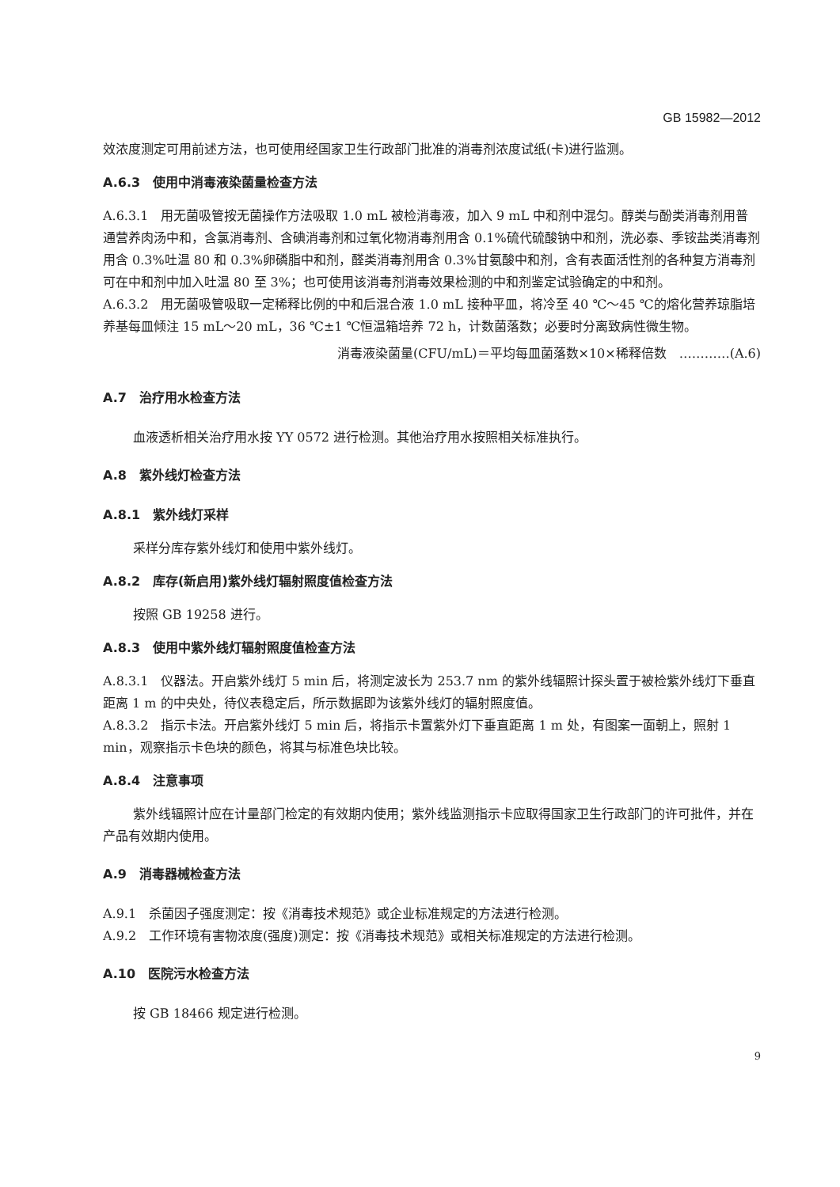GB 15982—2012
效浓度测定可用前述方法，也可使用经国家卫生行政部门批准的消毒剂浓度试纸(卡)进行监测。
A.6.3　使用中消毒液染菌量检查方法
A.6.3.1　用无菌吸管按无菌操作方法吸取 1.0 mL 被检消毒液，加入 9 mL 中和剂中混匀。醇类与酚类消毒剂用普通营养肉汤中和，含氯消毒剂、含碘消毒剂和过氧化物消毒剂用含 0.1%硫代硫酸钠中和剂，洗必泰、季铵盐类消毒剂用含 0.3%吐温 80 和 0.3%卵磷脂中和剂，醛类消毒剂用含 0.3%甘氨酸中和剂，含有表面活性剂的各种复方消毒剂可在中和剂中加入吐温 80 至 3%；也可使用该消毒剂消毒效果检测的中和剂鉴定试验确定的中和剂。
A.6.3.2　用无菌吸管吸取一定稀释比例的中和后混合液 1.0 mL 接种平皿，将冷至 40 ℃～45 ℃的熔化营养琼脂培养基每皿倾注 15 mL～20 mL，36 ℃±1 ℃恒温箱培养 72 h，计数菌落数；必要时分离致病性微生物。
消毒液染菌量(CFU/mL)＝平均每皿菌落数×10×稀释倍数　…………(A.6)
A.7　治疗用水检查方法
血液透析相关治疗用水按 YY 0572 进行检测。其他治疗用水按照相关标准执行。
A.8　紫外线灯检查方法
A.8.1　紫外线灯采样
采样分库存紫外线灯和使用中紫外线灯。
A.8.2　库存(新启用)紫外线灯辐射照度值检查方法
按照 GB 19258 进行。
A.8.3　使用中紫外线灯辐射照度值检查方法
A.8.3.1　仪器法。开启紫外线灯 5 min 后，将测定波长为 253.7 nm 的紫外线辐照计探头置于被检紫外线灯下垂直距离 1 m 的中央处，待仪表稳定后，所示数据即为该紫外线灯的辐射照度值。
A.8.3.2　指示卡法。开启紫外线灯 5 min 后，将指示卡置紫外灯下垂直距离 1 m 处，有图案一面朝上，照射 1 min，观察指示卡色块的颜色，将其与标准色块比较。
A.8.4　注意事项
紫外线辐照计应在计量部门检定的有效期内使用；紫外线监测指示卡应取得国家卫生行政部门的许可批件，并在产品有效期内使用。
A.9　消毒器械检查方法
A.9.1　杀菌因子强度测定：按《消毒技术规范》或企业标准规定的方法进行检测。
A.9.2　工作环境有害物浓度(强度)测定：按《消毒技术规范》或相关标准规定的方法进行检测。
A.10　医院污水检查方法
按 GB 18466 规定进行检测。
9